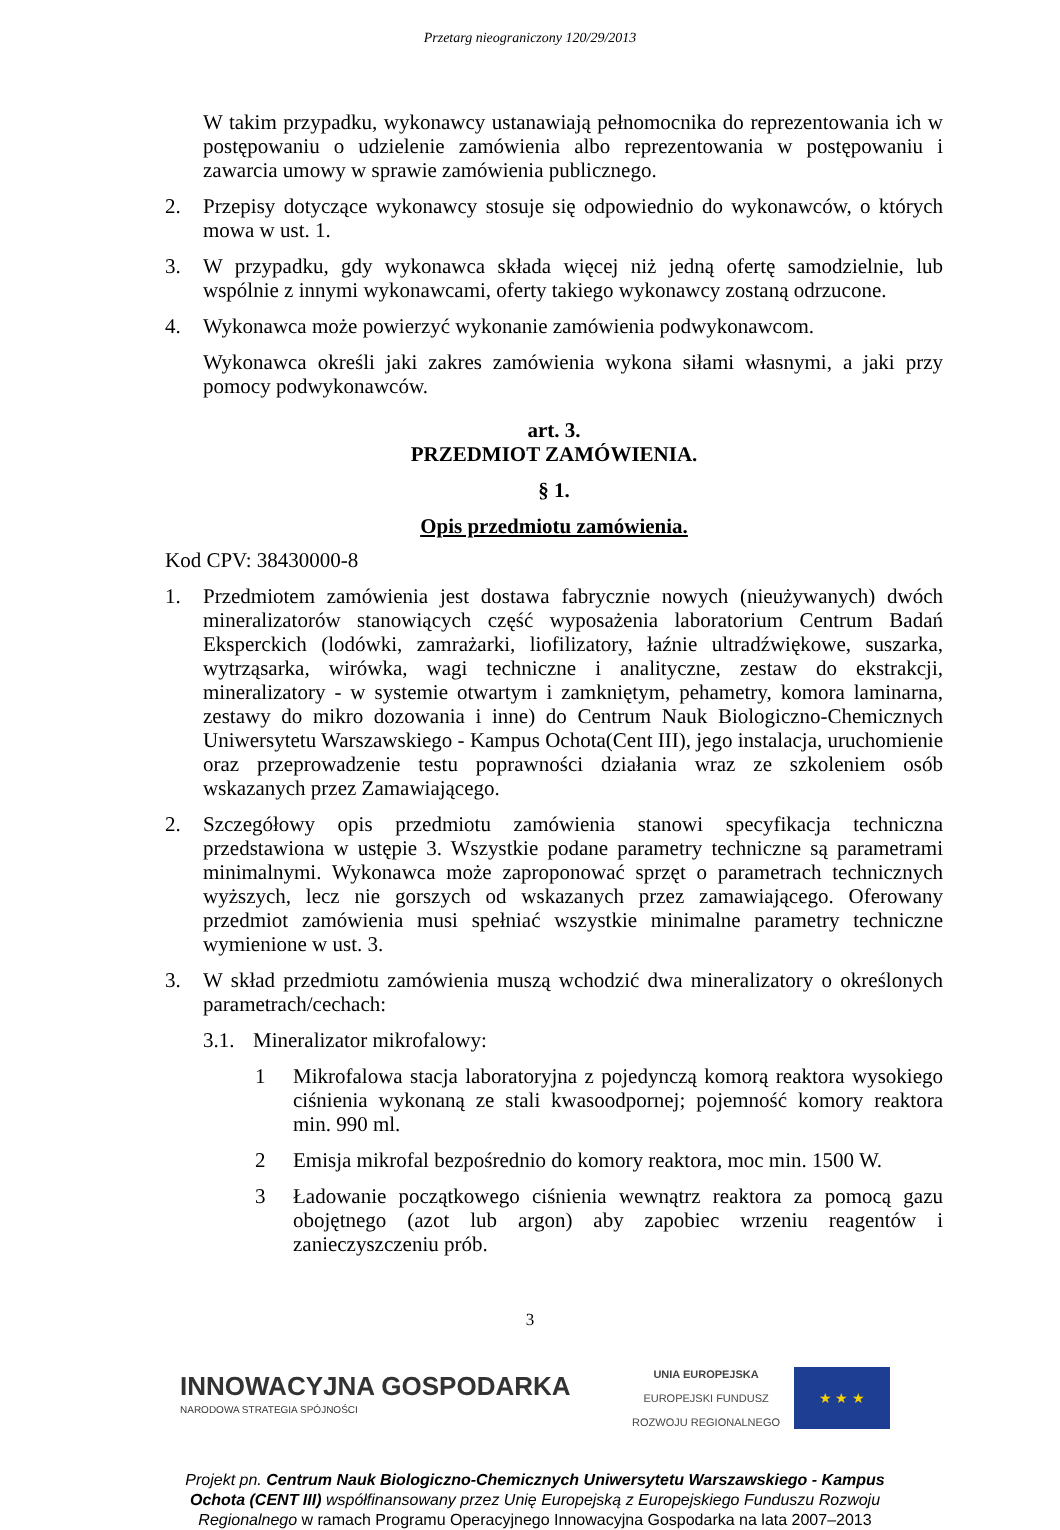Przetarg nieograniczony 120/29/2013
W takim przypadku, wykonawcy ustanawiają pełnomocnika do reprezentowania ich w postępowaniu o udzielenie zamówienia albo reprezentowania w postępowaniu i zawarcia umowy w sprawie zamówienia publicznego.
2. Przepisy dotyczące wykonawcy stosuje się odpowiednio do wykonawców, o których mowa w ust. 1.
3. W przypadku, gdy wykonawca składa więcej niż jedną ofertę samodzielnie, lub wspólnie z innymi wykonawcami, oferty takiego wykonawcy zostaną odrzucone.
4. Wykonawca może powierzyć wykonanie zamówienia podwykonawcom.
Wykonawca określi jaki zakres zamówienia wykona siłami własnymi, a jaki przy pomocy podwykonawców.
art. 3.
PRZEDMIOT ZAMÓWIENIA.
§ 1.
Opis przedmiotu zamówienia.
Kod CPV: 38430000-8
1. Przedmiotem zamówienia jest dostawa fabrycznie nowych (nieużywanych) dwóch mineralizatorów stanowiących część wyposażenia laboratorium Centrum Badań Eksperckich (lodówki, zamrażarki, liofilizatory, łaźnie ultradźwiękowe, suszarka, wytrząsarka, wirówka, wagi techniczne i analityczne, zestaw do ekstrakcji, mineralizatory - w systemie otwartym i zamkniętym, pehametry, komora laminarna, zestawy do mikro dozowania i inne) do Centrum Nauk Biologiczno-Chemicznych Uniwersytetu Warszawskiego - Kampus Ochota(Cent III), jego instalacja, uruchomienie oraz przeprowadzenie testu poprawności działania wraz ze szkoleniem osób wskazanych przez Zamawiającego.
2. Szczegółowy opis przedmiotu zamówienia stanowi specyfikacja techniczna przedstawiona w ustępie 3. Wszystkie podane parametry techniczne są parametrami minimalnymi. Wykonawca może zaproponować sprzęt o parametrach technicznych wyższych, lecz nie gorszych od wskazanych przez zamawiającego. Oferowany przedmiot zamówienia musi spełniać wszystkie minimalne parametry techniczne wymienione w ust. 3.
3. W skład przedmiotu zamówienia muszą wchodzić dwa mineralizatory o określonych parametrach/cechach:
3.1. Mineralizator mikrofalowy:
1 Mikrofalowa stacja laboratoryjna z pojedynczą komorą reaktora wysokiego ciśnienia wykonaną ze stali kwasoodpornej; pojemność komory reaktora min. 990 ml.
2 Emisja mikrofal bezpośrednio do komory reaktora, moc min. 1500 W.
3 Ładowanie początkowego ciśnienia wewnątrz reaktora za pomocą gazu obojętnego (azot lub argon) aby zapobiec wrzeniu reagentów i zanieczyszczeniu prób.
3
INNOWACYJNA GOSPODARKA
NARODOWA STRATEGIA SPÓJNOŚCI
UNIA EUROPEJSKA
EUROPEJSKI FUNDUSZ
ROZWOJU REGIONALNEGO
★ ★ ★
Projekt pn. Centrum Nauk Biologiczno-Chemicznych Uniwersytetu Warszawskiego - Kampus Ochota (CENT III) współfinansowany przez Unię Europejską z Europejskiego Funduszu Rozwoju Regionalnego w ramach Programu Operacyjnego Innowacyjna Gospodarka na lata 2007–2013